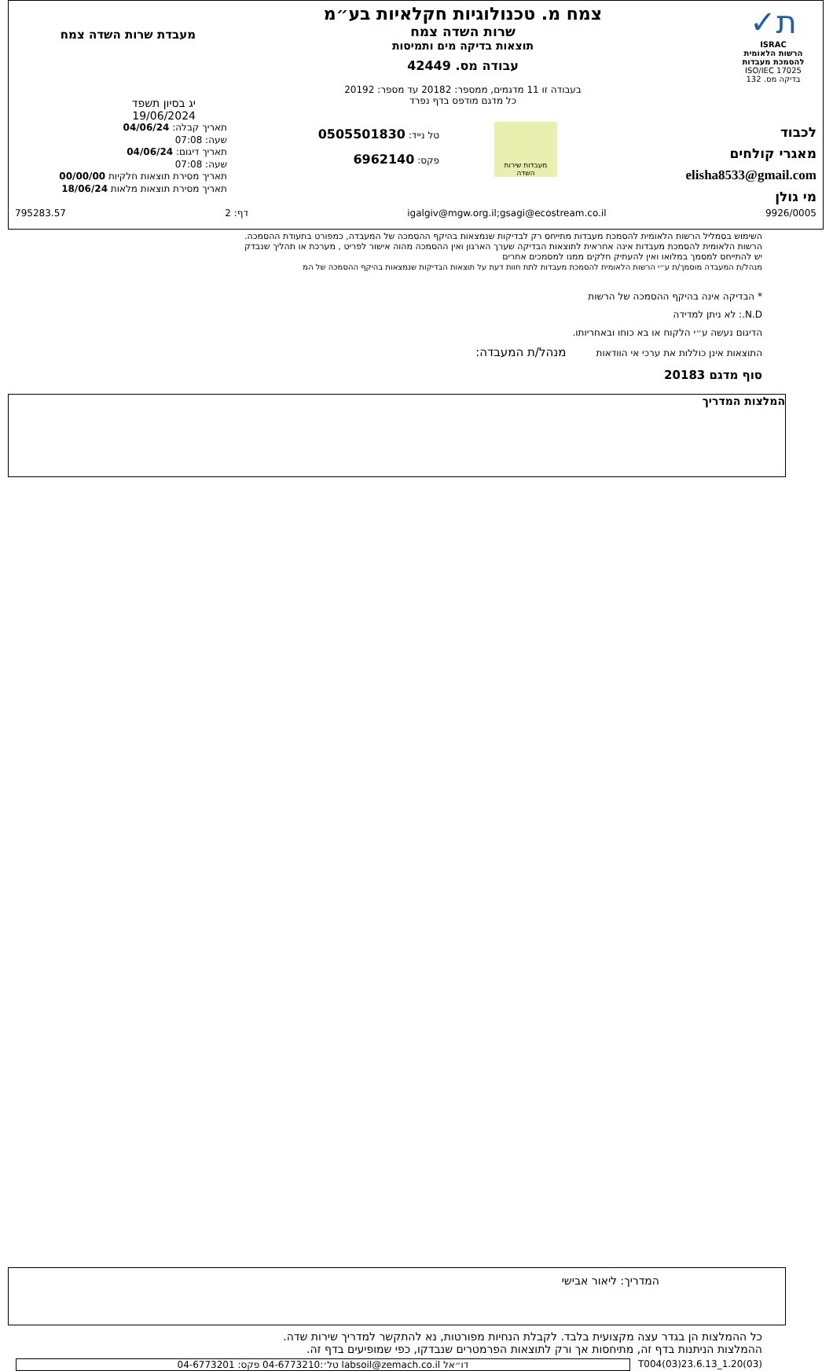ת✓
ISRAC
הרשות הלאומית להסמכת מעבדות
ISO/IEC 17025
בדיקה מס. 132
צמח מ. טכנולוגיות חקלאיות בע״מ
שרות השדה צמח
תוצאות בדיקה מים ותמיסות
עבודה מס. 42449
בעבודה זו 11 מדגמים, ממספר: 20182 עד מספר: 20192
כל מדגם מודפס בדף נפרד
מעבדת שרות השדה צמח
יג בסיון תשפד
19/06/2024
לכבוד
מאגרי קולחים
elisha8533@gmail.com
מי גולן
מעבדות שירות השדה
טל נייד: 0505501830
פקס: 6962140
תאריך קבלה: 04/06/24
שעה: 07:08
תאריך דיגום: 04/06/24
שעה: 07:08
תאריך מסירת תוצאות חלקיות 00/00/00
תאריך מסירת תוצאות מלאות 18/06/24
9926/0005 igalgiv@mgw.org.il;gsagi@ecostream.co.il דף: 2 795283.57
השימוש בסמליל הרשות הלאומית להסמכת מעבדות מתייחס רק לבדיקות שנמצאות בהיקף ההסמכה של המעבדה, כמפורט בתעודת ההסמכה.
הרשות הלאומית להסמכת מעבדות אינה אחראית לתוצאות הבדיקה שערך הארגון ואין ההסמכה מהוה אישור לפריט , מערכת או תהליך שנבדק
יש להתייחס למסמך במלואו ואין להעתיק חלקים ממנו למסמכים אחרים
מנהל/ת המעבדה מוסמך/ת ע״י הרשות הלאומית להסמכת מעבדות לתת חוות דעת על תוצאות הבדיקות שנמצאות בהיקף ההסמכה של המ
* הבדיקה אינה בהיקף ההסמכה של הרשות
N.D.: לא ניתן למדידה
הדיגום נעשה ע״י הלקוח או בא כוחו ובאחריותו.
התוצאות אינן כוללות את ערכי אי הוודאות מנהל/ת המעבדה:
סוף מדגם 20183
המלצות המדריך
המדריך: ליאור אבישי
כל ההמלצות הן בגדר עצה מקצועית בלבד. לקבלת הנחיות מפורטות, נא להתקשר למדריך שירות שדה.
ההמלצות הניתנות בדף זה, מתיחסות אך ורק לתוצאות הפרמטרים שנבדקו, כפי שמופיעים בדף זה.
T004(03)23.6.13_1.20(03) דו״אל labsoil@zemach.co.il טל׳:04-6773210 פקס: 04-6773201